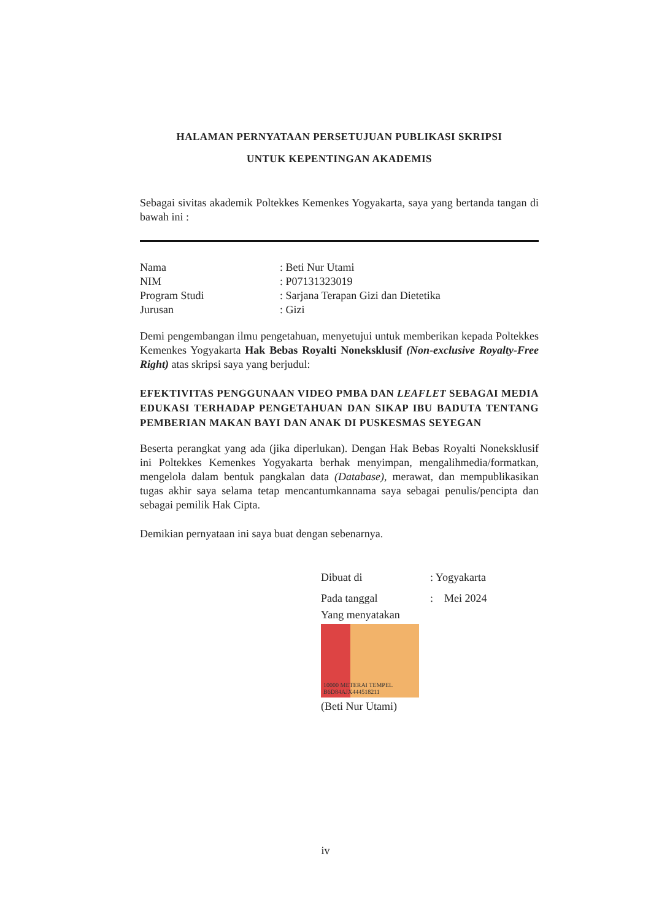HALAMAN PERNYATAAN PERSETUJUAN PUBLIKASI SKRIPSI
UNTUK KEPENTINGAN AKADEMIS
Sebagai sivitas akademik Poltekkes Kemenkes Yogyakarta, saya yang bertanda tangan di bawah ini :
| Nama | : Beti Nur Utami |
| NIM | : P07131323019 |
| Program Studi | : Sarjana Terapan Gizi dan Dietetika |
| Jurusan | : Gizi |
Demi pengembangan ilmu pengetahuan, menyetujui untuk memberikan kepada Poltekkes Kemenkes Yogyakarta Hak Bebas Royalti Noneksklusif (Non-exclusive Royalty-Free Right) atas skripsi saya yang berjudul:
EFEKTIVITAS PENGGUNAAN VIDEO PMBA DAN LEAFLET SEBAGAI MEDIA EDUKASI TERHADAP PENGETAHUAN DAN SIKAP IBU BADUTA TENTANG PEMBERIAN MAKAN BAYI DAN ANAK DI PUSKESMAS SEYEGAN
Beserta perangkat yang ada (jika diperlukan). Dengan Hak Bebas Royalti Noneksklusif ini Poltekkes Kemenkes Yogyakarta berhak menyimpan, mengalihmedia/formatkan, mengelola dalam bentuk pangkalan data (Database), merawat, dan mempublikasikan tugas akhir saya selama tetap mencantumkannama saya sebagai penulis/pencipta dan sebagai pemilik Hak Cipta.
Demikian pernyataan ini saya buat dengan sebenarnya.
| Dibuat di | : Yogyakarta |
| Pada tanggal | : Mei 2024 |
Yang menyatakan
10000 METERAI TEMPEL B6D84AJX444518211
(Beti Nur Utami)
iv